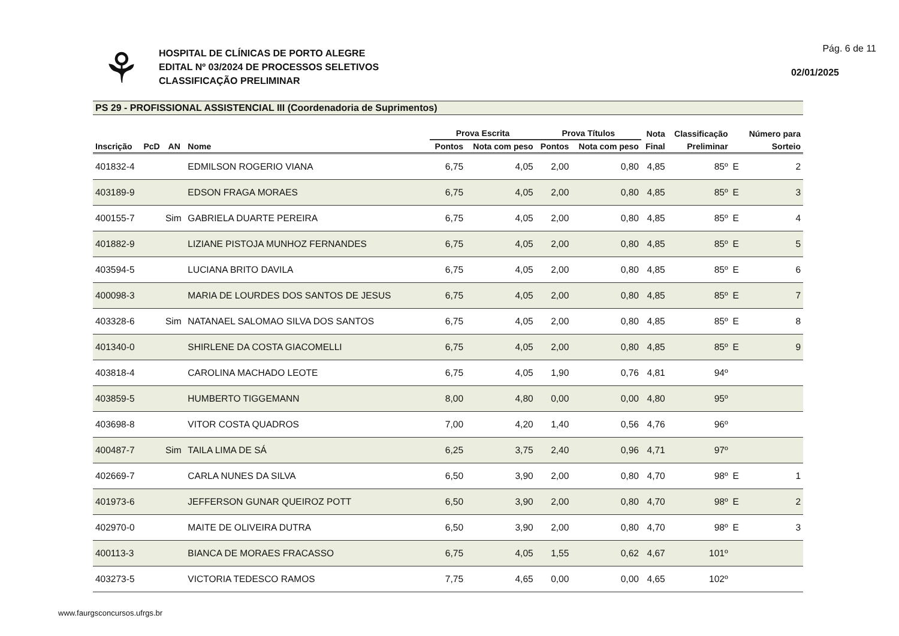⚘
HOSPITAL DE CLÍNICAS DE PORTO ALEGRE
EDITAL Nº 03/2024 DE PROCESSOS SELETIVOS
CLASSIFICAÇÃO PRELIMINAR
Pág. 6 de 11
02/01/2025
PS 29 - PROFISSIONAL ASSISTENCIAL III (Coordenadoria de Suprimentos)
| | | | | Prova Escrita | | Prova Títulos | | Nota | Classificação | | Número para |
| --- | --- | --- | --- | --- | --- | --- | --- | --- | --- | --- | --- |
| Inscrição | PcD | AN | Nome | Pontos | Nota com peso | Pontos | Nota com peso | Final | Preliminar | | Sorteio |
| 401832-4 | | | EDMILSON ROGERIO VIANA | 6,75 | 4,05 | 2,00 | 0,80 | 4,85 | 85º | E | 2 |
| 403189-9 | | | EDSON FRAGA MORAES | 6,75 | 4,05 | 2,00 | 0,80 | 4,85 | 85º | E | 3 |
| 400155-7 | | Sim | GABRIELA DUARTE PEREIRA | 6,75 | 4,05 | 2,00 | 0,80 | 4,85 | 85º | E | 4 |
| 401882-9 | | | LIZIANE PISTOJA MUNHOZ FERNANDES | 6,75 | 4,05 | 2,00 | 0,80 | 4,85 | 85º | E | 5 |
| 403594-5 | | | LUCIANA BRITO DAVILA | 6,75 | 4,05 | 2,00 | 0,80 | 4,85 | 85º | E | 6 |
| 400098-3 | | | MARIA DE LOURDES DOS SANTOS DE JESUS | 6,75 | 4,05 | 2,00 | 0,80 | 4,85 | 85º | E | 7 |
| 403328-6 | | Sim | NATANAEL SALOMAO SILVA DOS SANTOS | 6,75 | 4,05 | 2,00 | 0,80 | 4,85 | 85º | E | 8 |
| 401340-0 | | | SHIRLENE DA COSTA GIACOMELLI | 6,75 | 4,05 | 2,00 | 0,80 | 4,85 | 85º | E | 9 |
| 403818-4 | | | CAROLINA MACHADO LEOTE | 6,75 | 4,05 | 1,90 | 0,76 | 4,81 | 94º | | |
| 403859-5 | | | HUMBERTO TIGGEMANN | 8,00 | 4,80 | 0,00 | 0,00 | 4,80 | 95º | | |
| 403698-8 | | | VITOR COSTA QUADROS | 7,00 | 4,20 | 1,40 | 0,56 | 4,76 | 96º | | |
| 400487-7 | | Sim | TAILA LIMA DE SÁ | 6,25 | 3,75 | 2,40 | 0,96 | 4,71 | 97º | | |
| 402669-7 | | | CARLA NUNES DA SILVA | 6,50 | 3,90 | 2,00 | 0,80 | 4,70 | 98º | E | 1 |
| 401973-6 | | | JEFFERSON GUNAR QUEIROZ POTT | 6,50 | 3,90 | 2,00 | 0,80 | 4,70 | 98º | E | 2 |
| 402970-0 | | | MAITE DE OLIVEIRA DUTRA | 6,50 | 3,90 | 2,00 | 0,80 | 4,70 | 98º | E | 3 |
| 400113-3 | | | BIANCA DE MORAES FRACASSO | 6,75 | 4,05 | 1,55 | 0,62 | 4,67 | 101º | | |
| 403273-5 | | | VICTORIA TEDESCO RAMOS | 7,75 | 4,65 | 0,00 | 0,00 | 4,65 | 102º | | |
www.faurgsconcursos.ufrgs.br